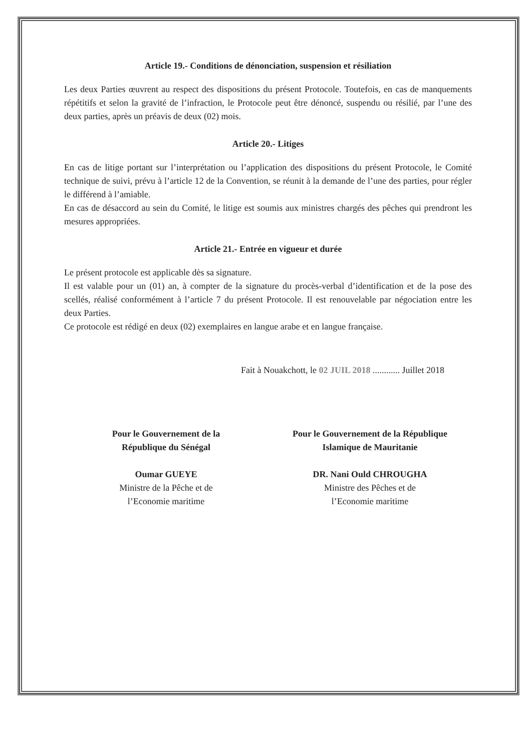Article 19.- Conditions de dénonciation, suspension et résiliation
Les deux Parties œuvrent au respect des dispositions du présent Protocole. Toutefois, en cas de manquements répétitifs et selon la gravité de l’infraction, le Protocole peut être dénoncé, suspendu ou résilié, par l’une des deux parties, après un préavis de deux (02) mois.
Article 20.- Litiges
En cas de litige portant sur l’interprétation ou l’application des dispositions du présent Protocole, le Comité technique de suivi, prévu à l’article 12 de la Convention, se réunit à la demande de l’une des parties, pour régler le différend à l’amiable.
En cas de désaccord au sein du Comité, le litige est soumis aux ministres chargés des pêches qui prendront les mesures appropriées.
Article 21.- Entrée en vigueur et durée
Le présent protocole est applicable dès sa signature.
Il est valable pour un (01) an, à compter de la signature du procès-verbal d’identification et de la pose des scellés, réalisé conformément à l’article 7 du présent Protocole. Il est renouvelable par négociation entre les deux Parties.
Ce protocole est rédigé en deux (02) exemplaires en langue arabe et en langue française.
Fait à Nouakchott, le 02 JUIL 2018 ............ Juillet 2018
Pour le Gouvernement de la
République du Sénégal
Oumar GUEYE
Ministre de la Pêche et de
l’Economie maritime
Pour le Gouvernement de la République
Islamique de Mauritanie
DR. Nani Ould CHROUGHA
Ministre des Pêches et de
l’Economie maritime